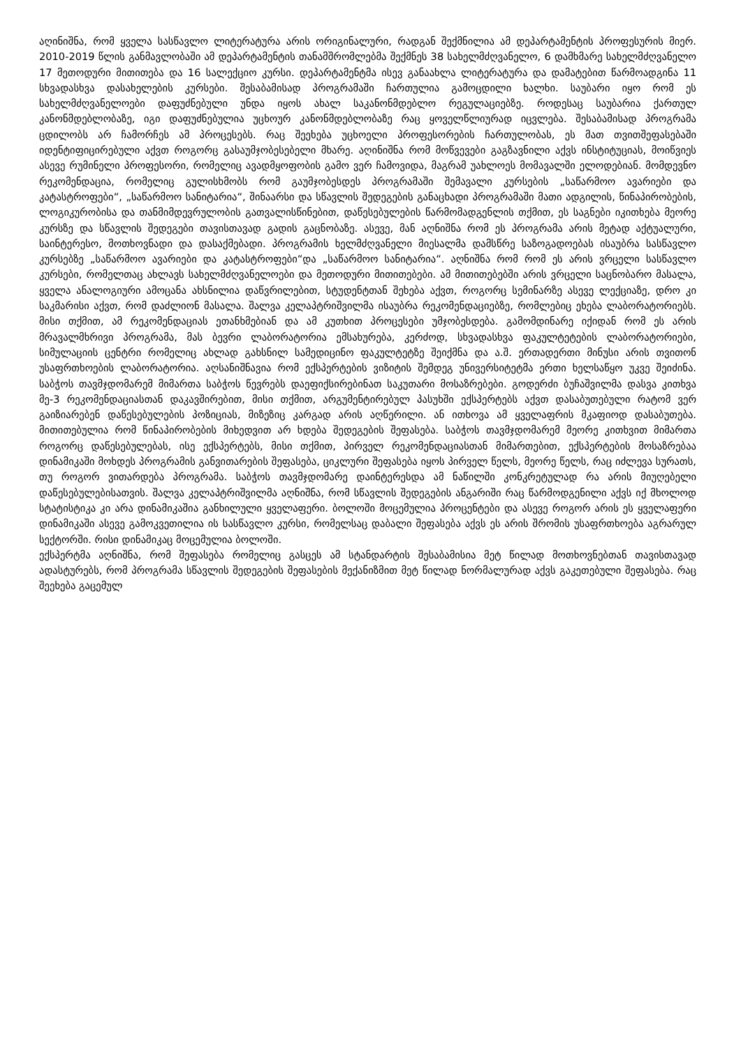აღინიშნა, რომ ყველა სასწავლო ლიტერატურა არის ორიგინალური, რადგან შექმნილია ამ დეპარტამენტის პროფესურის მიერ. 2010-2019 წლის განმავლობაში ამ დეპარტამენტის თანამშრომლებმა შექმნეს 38 სახელმძღვანელო, 6 დამხმარე სახელმძღვანელო 17 მეთოდური მითითება და 16 სალექციო კურსი. დეპარტამენტმა ისევ განაახლა ლიტერატურა და დამატებით წარმოადგინა 11 სხვადასხვა დასახელების კურსები. შესაბამისად პროგრამაში ჩართულია გამოცდილი ხალხი. საუბარი იყო რომ ეს სახელმძღვანელოები დაფუძნებული უნდა იყოს ახალ საკანონმდებლო რეგულაციებზე. როდესაც საუბარია ქართულ კანონმდებლობაზე, იგი დაფუძნებულია უცხოურ კანონმდებლობაზე რაც ყოველწლიურად იცვლება. შესაბამისად პროგრამა ცდილობს არ ჩამორჩეს ამ პროცესებს. რაც შეეხება უცხოელი პროფესორების ჩართულობას, ეს მათ თვითშეფასებაში იდენტიფიცირებული აქვთ როგორც გასაუმჯობესებელი მხარე. აღინიშნა რომ მოწვევები გაგზავნილი აქვს ინსტიტუციას, მოიწვიეს ასევე რუმინელი პროფესორი, რომელიც ავადმყოფობის გამო ვერ ჩამოვიდა, მაგრამ უახლოეს მომავალში ელოდებიან. მომდევნო რეკომენდაცია, რომელიც გულისხმობს რომ გაუმჯობესდეს პროგრამაში შემავალი კურსების „საწარმოო ავარიები და კატასტროფები“, „საწარმოო სანიტარია“, შინაარსი და სწავლის შედეგების განაცხადი პროგრამაში მათი ადგილის, წინაპირობების, ლოგიკურობისა და თანმიმდევრულობის გათვალისწინებით, დაწესებულების წარმომადგენლის თქმით, ეს საგნები იკითხება მეორე კურსზე და სწავლის შედეგები თავისთავად გადის გაცნობაზე. ასევე, მან აღნიშნა რომ ეს პროგრამა არის მეტად აქტუალური, საინტერესო, მოთხოვნადი და დასაქმებადი. პროგრამის ხელმძღვანელი მიესალმა დამსწრე საზოგადოებას ისაუბრა სასწავლო კურსებზე „საწარმოო ავარიები და კატასტროფები“და „საწარმოო სანიტარია“. აღნიშნა რომ რომ ეს არის ვრცელი სასწავლო კურსები, რომელთაც ახლავს სახელმძღვანელოები და მეთოდური მითითებები. ამ მითითებებში არის ვრცელი საცნობარო მასალა, ყველა ანალოგიური ამოცანა ახსნილია დაწვრილებით, სტუდენტთან შეხება აქვთ, როგორც სემინარზე ასევე ლექციაზე, დრო კი საკმარისი აქვთ, რომ დაძლიონ მასალა. შალვა კელაპტრიშვილმა ისაუბრა რეკომენდაციებზე, რომლებიც ეხება ლაბორატორიებს. მისი თქმით, ამ რეკომენდაციას ეთანხმებიან და ამ კუთხით პროცესები უმჯობესდება. გამომდინარე იქიდან რომ ეს არის მრავალმხრივი პროგრამა, მას ბევრი ლაბორატორია ემსახურება, კერძოდ, სხვადასხვა ფაკულტეტების ლაბორატორიები, სიმულაციის ცენტრი რომელიც ახლად გახსნილ სამედიცინო ფაკულტეტზე შეიქმნა და ა.შ. ერთადერთი მინუსი არის თვითონ უსაფრთხოების ლაბორატორია. აღსანიშნავია რომ ექსპერტების ვიზიტის შემდეგ უნივერსიტეტმა ერთი ხელსაწყო უკვე შეიძინა. საბჭოს თავმჯდომარემ მიმართა საბჭოს წევრებს დაეფიქსირებინათ საკუთარი მოსაზრებები. გოდერძი ბუჩაშვილმა დასვა კითხვა მე-3 რეკომენდაციასთან დაკავშირებით, მისი თქმით, არგუმენტირებულ პასუხში ექსპერტებს აქვთ დასაბუთებული რატომ ვერ გაიზიარებენ დაწესებულების პოზიციას, მიზეზიც კარგად არის აღწერილი. ან ითხოვა ამ ყველაფრის მკაფიოდ დასაბუთება. მითითებულია რომ წინაპირობების მიხედვით არ ხდება შედეგების შეფასება. საბჭოს თავმჯდომარემ მეორე კითხვით მიმართა როგორც დაწესებულებას, ისე ექსპერტებს, მისი თქმით, პირველ რეკომენდაციასთან მიმართებით, ექსპერტების მოსაზრებაა დინამიკაში მოხდეს პროგრამის განვითარების შეფასება, ციკლური შეფასება იყოს პირველ წელს, მეორე წელს, რაც იძლევა სურათს, თუ როგორ ვითარდება პროგრამა. საბჭოს თავმჯდომარე დაინტერესდა ამ ნაწილში კონკრეტულად რა არის მიუღებელი დაწესებულებისათვის. შალვა კელაპტრიშვილმა აღნიშნა, რომ სწავლის შედეგების ანგარიში რაც წარმოდგენილი აქვს იქ მხოლოდ სტატისტიკა კი არა დინამიკაშია განხილული ყველაფერი. ბოლოში მოცემულია პროცენტები და ასევე როგორ არის ეს ყველაფერი დინამიკაში ასევე გამოკვეთილია ის სასწავლო კურსი, რომელსაც დაბალი შეფასება აქვს ეს არის შრომის უსაფრთხოება აგრარულ სექტორში. რისი დინამიკაც მოცემულია ბოლოში.
ექსპერტმა აღნიშნა, რომ შეფასება რომელიც გასცეს ამ სტანდარტის შესაბამისია მეტ წილად მოთხოვნებთან თავისთავად ადასტურებს, რომ პროგრამა სწავლის შედეგების შეფასების მექანიზმით მეტ წილად ნორმალურად აქვს გაკეთებული შეფასება. რაც შეეხება გაცემულ